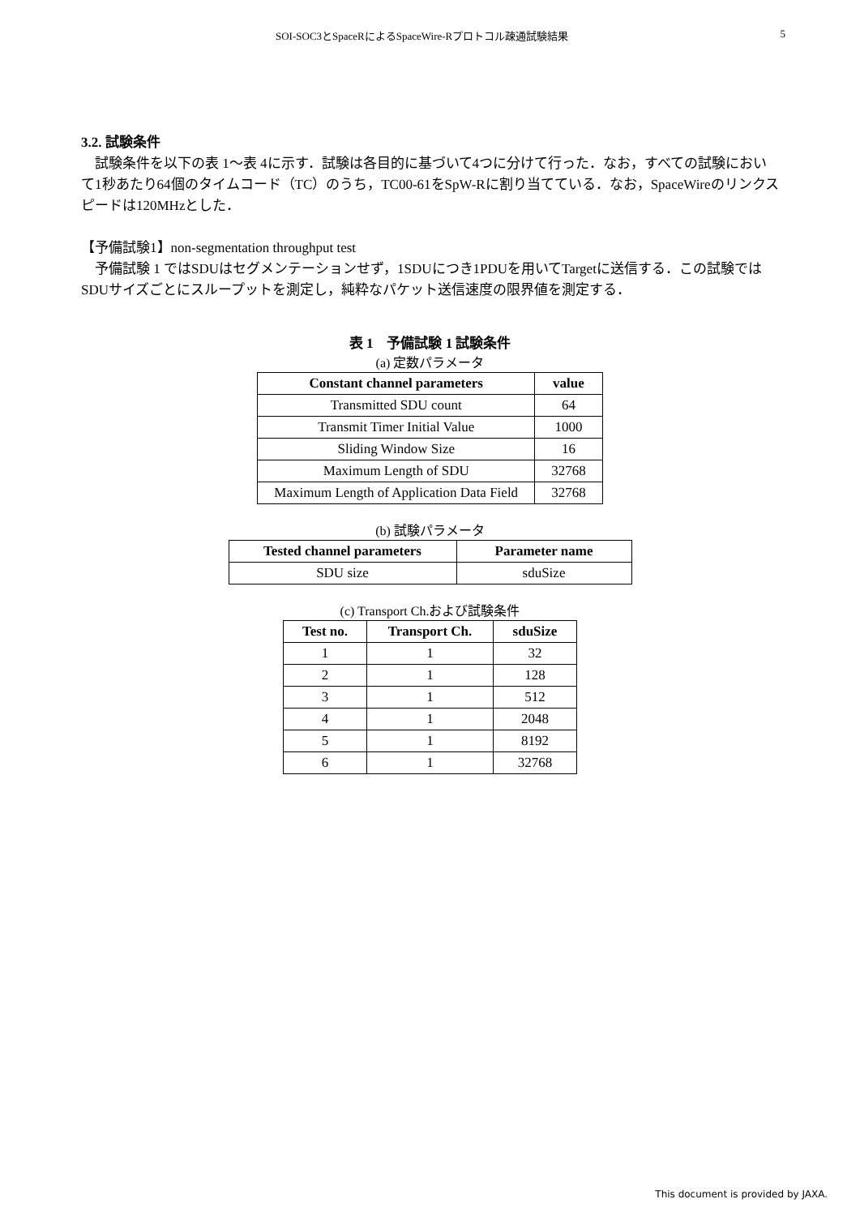SOI-SOC3とSpaceRによるSpaceWire-Rプロトコル疎通試験結果 5
3.2. 試験条件
試験条件を以下の表 1〜表 4に示す．試験は各目的に基づいて4つに分けて行った．なお，すべての試験において1秒あたり64個のタイムコード（TC）のうち，TC00-61をSpW-Rに割り当てている．なお，SpaceWireのリンクスピードは120MHzとした．
【予備試験1】non-segmentation throughput test
予備試験 1 ではSDUはセグメンテーションせず，1SDUにつき1PDUを用いてTargetに送信する．この試験ではSDUサイズごとにスループットを測定し，純粋なパケット送信速度の限界値を測定する．
表 1　予備試験 1 試験条件
(a) 定数パラメータ
| Constant channel parameters | value |
| --- | --- |
| Transmitted SDU count | 64 |
| Transmit Timer Initial Value | 1000 |
| Sliding Window Size | 16 |
| Maximum Length of SDU | 32768 |
| Maximum Length of Application Data Field | 32768 |
(b) 試験パラメータ
| Tested channel parameters | Parameter name |
| --- | --- |
| SDU size | sduSize |
(c) Transport Ch.および試験条件
| Test no. | Transport Ch. | sduSize |
| --- | --- | --- |
| 1 | 1 | 32 |
| 2 | 1 | 128 |
| 3 | 1 | 512 |
| 4 | 1 | 2048 |
| 5 | 1 | 8192 |
| 6 | 1 | 32768 |
This document is provided by JAXA.